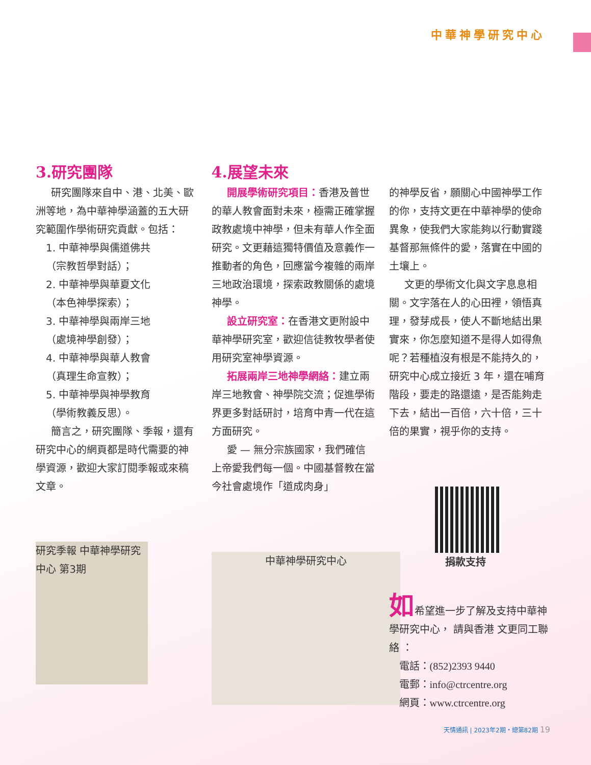中華神學研究中心
3.研究團隊
研究團隊來自中、港、北美、歐洲等地，為中華神學涵蓋的五大研究範圍作學術研究貢獻。包括：
1. 中華神學與儒道佛共
（宗教哲學對話）；
2. 中華神學與華夏文化
（本色神學探索）；
3. 中華神學與兩岸三地
（處境神學創發）；
4. 中華神學與華人教會
（真理生命宣教）；
5. 中華神學與神學教育
（學術教義反思）。
簡言之，研究團隊、季報，還有研究中心的網頁都是時代需要的神學資源，歡迎大家訂閱季報或來稿文章。
研究季報 中華神學研究中心 第3期
4.展望未來
開展學術研究項目：香港及普世的華人教會面對未來，極需正確掌握政教處境中神學，但未有華人作全面研究。文更藉這獨特價值及意義作一推動者的角色，回應當今複雜的兩岸三地政治環境，探索政教關係的處境神學。
設立研究室：在香港文更附設中華神學研究室，歡迎信徒教牧學者使用研究室神學資源。
拓展兩岸三地神學網絡：建立兩岸三地教會、神學院交流；促進學術界更多對話研討，培育中青一代在這方面研究。
愛 — 無分宗族國家，我們確信上帝愛我們每一個。中國基督教在當今社會處境作「道成肉身」
中華神學研究中心
的神學反省，願關心中國神學工作的你，支持文更在中華神學的使命異象，使我們大家能夠以行動實踐基督那無條件的愛，落實在中國的土壤上。
文更的學術文化與文字息息相關。文字落在人的心田裡，領悟真理，發芽成長，使人不斷地結出果實來，你怎麼知道不是得人如得魚呢？若種植沒有根是不能持久的，研究中心成立接近 3 年，還在哺育階段，要走的路還遠，是否能夠走下去，結出一百倍，六十倍，三十倍的果實，視乎你的支持。
捐款支持
如希望進一步了解及支持中華神學研究中心， 請與香港 文更同工聯絡 ：
電話：(852)2393 9440
電郵：info@ctrcentre.org
網頁：www.ctrcentre.org
天情通訊 | 2023年2期・總第82期 19